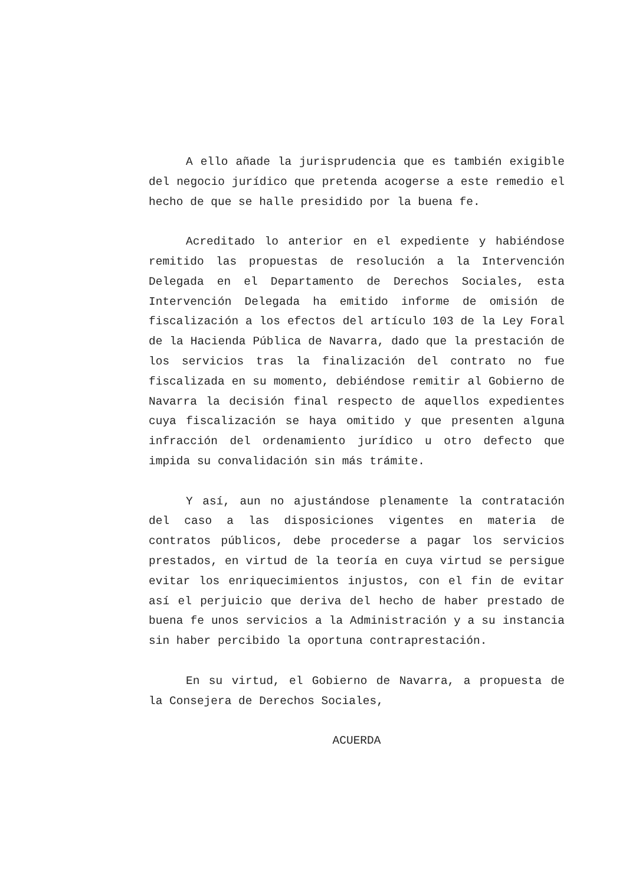A ello añade la jurisprudencia que es también exigible del negocio jurídico que pretenda acogerse a este remedio el hecho de que se halle presidido por la buena fe.
Acreditado lo anterior en el expediente y habiéndose remitido las propuestas de resolución a la Intervención Delegada en el Departamento de Derechos Sociales, esta Intervención Delegada ha emitido informe de omisión de fiscalización a los efectos del artículo 103 de la Ley Foral de la Hacienda Pública de Navarra, dado que la prestación de los servicios tras la finalización del contrato no fue fiscalizada en su momento, debiéndose remitir al Gobierno de Navarra la decisión final respecto de aquellos expedientes cuya fiscalización se haya omitido y que presenten alguna infracción del ordenamiento jurídico u otro defecto que impida su convalidación sin más trámite.
Y así, aun no ajustándose plenamente la contratación del caso a las disposiciones vigentes en materia de contratos públicos, debe procederse a pagar los servicios prestados, en virtud de la teoría en cuya virtud se persigue evitar los enriquecimientos injustos, con el fin de evitar así el perjuicio que deriva del hecho de haber prestado de buena fe unos servicios a la Administración y a su instancia sin haber percibido la oportuna contraprestación.
En su virtud, el Gobierno de Navarra, a propuesta de la Consejera de Derechos Sociales,
ACUERDA